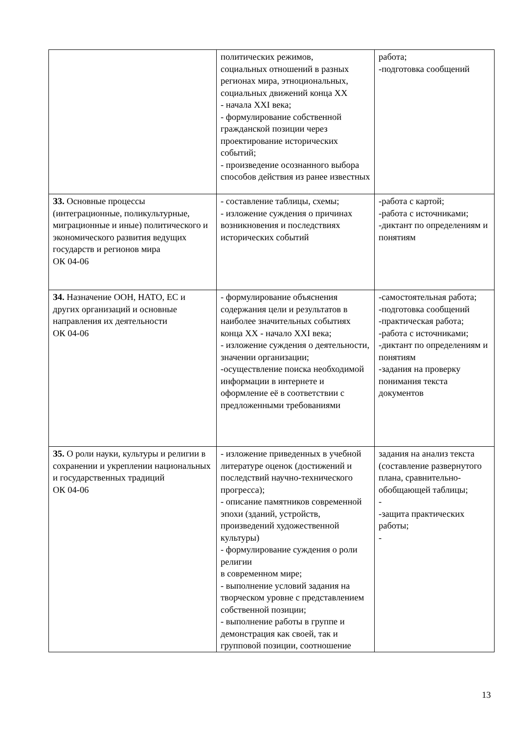| | политических режимов, социальных отношений в разных регионах мира, этноциональных, социальных движений конца XX - начала XXI века; - формулирование собственной гражданской позиции через проектирование исторических событий; - произведение осознанного выбора способов действия из ранее известных | работа; -подготовка сообщений |
| З3. Основные процессы (интеграционные, поликультурные, миграционные и иные) политического и экономического развития ведущих государств и регионов мира ОК 04-06 | - составление таблицы, схемы; - изложение суждения о причинах возникновения и последствиях исторических событий | -работа с картой; -работа с источниками; -диктант по определениям и понятиям |
| З4. Назначение ООН, НАТО, ЕС и других организаций и основные направления их деятельности ОК 04-06 | - формулирование объяснения содержания цели и результатов в наиболее значительных событиях конца XX - начало XXI века; - изложение суждения о деятельности, значении организации; -осуществление поиска необходимой информации в интернете и оформление её в соответствии с предложенными требованиями | -самостоятельная работа; -подготовка сообщений -практическая работа; -работа с источниками; -диктант по определениям и понятиям -задания на проверку понимания текста документов |
| З5. О роли науки, культуры и религии в сохранении и укреплении национальных и государственных традиций ОК 04-06 | - изложение приведенных в учебной литературе оценок (достижений и последствий научно-технического прогресса); - описание памятников современной эпохи (зданий, устройств, произведений художественной культуры) - формулирование суждения о роли религии в современном мире; - выполнение условий задания на творческом уровне с представлением собственной позиции; - выполнение работы в группе и демонстрация как своей, так и групповой позиции, соотношение | задания на анализ текста (составление развернутого плана, сравнительно-обобщающей таблицы; - -защита практических работы; - |
13